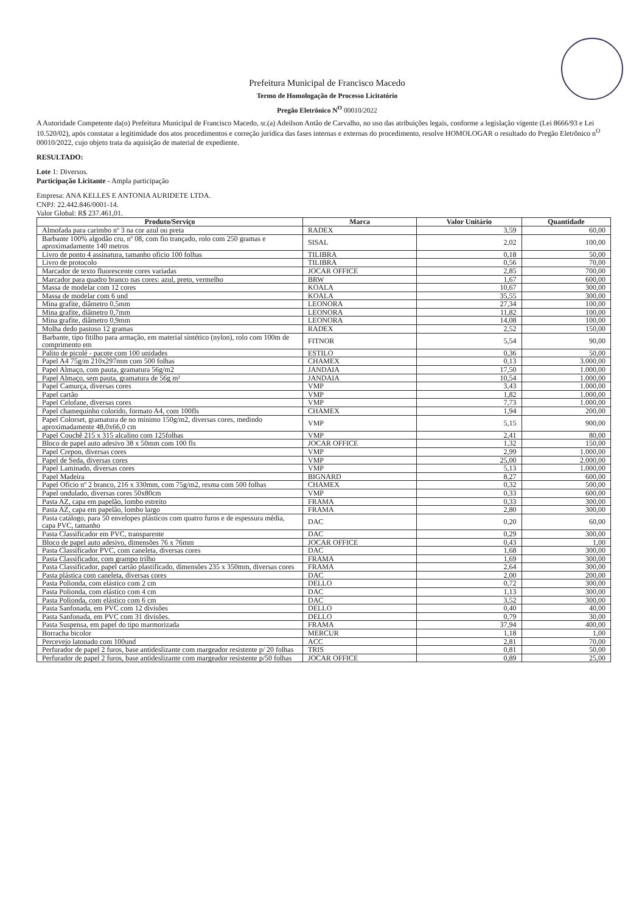Prefeitura Municipal de Francisco Macedo
Termo de Homologação de Processo Licitatório
Pregão Eletrônico N<sup>O</sup> 00010/2022
A Autoridade Competente da(o) Prefeitura Municipal de Francisco Macedo, sr.(a) Adeilson Antão de Carvalho, no uso das atribuições legais, conforme a legislação vigente (Lei 8666/93 e Lei 10.520/02), após constatar a legitimidade dos atos procedimentos e correção jurídica das fases internas e externas do procedimento, resolve HOMOLOGAR o resultado do Pregão Eletrônico n<sup>O</sup> 00010/2022, cujo objeto trata da aquisição de material de expediente.
RESULTADO:
Lote 1: Diversos.
Participação Licitante - Ampla participação
Empresa: ANA KELLES E ANTONIA AURIDETE LTDA.
CNPJ: 22.442.846/0001-14.
Valor Global: R$ 237.461,01.
| Produto/Serviço | Marca | Valor Unitário | Quantidade |
| --- | --- | --- | --- |
| Almofada para carimbo nº 3 na cor azul ou preta | RADEX | 3,59 | 60,00 |
| Barbante 100% algodão cru, nº 08, com fio trançado, rolo com 250 gramas e aproximadamente 140 metros | SISAL | 2,02 | 100,00 |
| Livro de ponto 4 assinatura, tamanho oficio 100 folhas | TILIBRA | 0,18 | 50,00 |
| Livro de protocolo | TILIBRA | 0,56 | 70,00 |
| Marcador de texto fluorescente cores variadas | JOCAR OFFICE | 2,85 | 700,00 |
| Marcador para quadro branco nas cores: azul, preto, vermelho | BRW | 1,67 | 600,00 |
| Massa de modelar com 12 cores | KOALA | 10,67 | 300,00 |
| Massa de modelar com 6 und | KOALA | 35,55 | 300,00 |
| Mina grafite, diâmetro 0,5mm | LEONORA | 27,34 | 100,00 |
| Mina grafite, diâmetro 0,7mm | LEONORA | 11,82 | 100,00 |
| Mina grafite, diâmetro 0,9mm | LEONORA | 14,08 | 100,00 |
| Molha dedo pastoso 12 gramas | RADEX | 2,52 | 150,00 |
| Barbante, tipo fitilho para armação, em material sintético (nylon), rolo com 100m de comprimento em | FITNOR | 5,54 | 90,00 |
| Palito de picolé - pacote com 100 unidades | ESTILO | 0,36 | 50,00 |
| Papel A4 75g/m 210x297mm com 500 folhas | CHAMEX | 0,13 | 3.000,00 |
| Papel Almaço, com pauta, gramatura 56g/m2 | JANDAIA | 17,50 | 1.000,00 |
| Papel Almaço, sem pauta, gramatura de 56g m² | JANDAIA | 10,54 | 1.000,00 |
| Papel Camurça, diversas cores | VMP | 3,43 | 1.000,00 |
| Papel cartão | VMP | 1,82 | 1.000,00 |
| Papel Celofane, diversas cores | VMP | 7,73 | 1.000,00 |
| Papel chamequinho colorido, formato A4, com 100fls | CHAMEX | 1,94 | 200,00 |
| Papel Colorset, gramatura de no mínimo 150g/m2, diversas cores, medindo aproximadamente 48,0x66,0 cm | VMP | 5,15 | 900,00 |
| Papel Couchê 215 x 315 alcalino com 125folhas | VMP | 2,41 | 80,00 |
| Bloco de papel auto adesivo 38 x 50mm com 100 fls | JOCAR OFFICE | 1,32 | 150,00 |
| Papel Crepon, diversas cores | VMP | 2,99 | 1.000,00 |
| Papel de Seda, diversas cores | VMP | 25,00 | 2.000,00 |
| Papel Laminado, diversas cores | VMP | 5,13 | 1.000,00 |
| Papel Madeira | BIGNARD | 8,27 | 600,00 |
| Papel Ofício nº 2 branco, 216 x 330mm, com 75g/m2, resma com 500 folhas | CHAMEX | 0,32 | 500,00 |
| Papel ondulado, diversas cores 50x80cm | VMP | 0,33 | 600,00 |
| Pasta AZ, capa em papelão, lombo estreito | FRAMA | 0,33 | 300,00 |
| Pasta AZ, capa em papelão, lombo largo | FRAMA | 2,80 | 300,00 |
| Pasta catálogo, para 50 envelopes plásticos com quatro furos e de espessura média, capa PVC, tamanho | DAC | 0,20 | 60,00 |
| Pasta Classificador em PVC, transparente | DAC | 0,29 | 300,00 |
| Bloco de papel auto adesivo, dimensões 76 x 76mm | JOCAR OFFICE | 0,43 | 1,00 |
| Pasta Classificador PVC, com caneleta, diversas cores | DAC | 1,68 | 300,00 |
| Pasta Classificador, com grampo trilho | FRAMA | 1,69 | 300,00 |
| Pasta Classificador, papel cartão plastificado, dimensões 235 x 350mm, diversas cores | FRAMA | 2,64 | 300,00 |
| Pasta plástica com caneleta, diversas cores | DAC | 2,00 | 200,00 |
| Pasta Polionda, com elástico com 2 cm | DELLO | 0,72 | 300,00 |
| Pasta Polionda, com elástico com 4 cm | DAC | 1,13 | 300,00 |
| Pasta Polionda, com elástico com 6 cm | DAC | 3,52 | 300,00 |
| Pasta Sanfonada, em PVC com 12 divisões | DELLO | 0,40 | 40,00 |
| Pasta Sanfonada, em PVC com 31 divisões. | DELLO | 0,79 | 30,00 |
| Pasta Suspensa, em papel do tipo marmorizada | FRAMA | 37,94 | 400,00 |
| Borracha bicolor | MERCUR | 1,18 | 1,00 |
| Percevejo latonado com 100und | ACC | 2,81 | 70,00 |
| Perfurador de papel 2 furos, base antideslizante com margeador resistente p/ 20 folhas | TRIS | 0,81 | 50,00 |
| Perfurador de papel 2 furos, base antideslizante com margeador resistente p/50 folhas | JOCAR OFFICE | 0,89 | 25,00 |